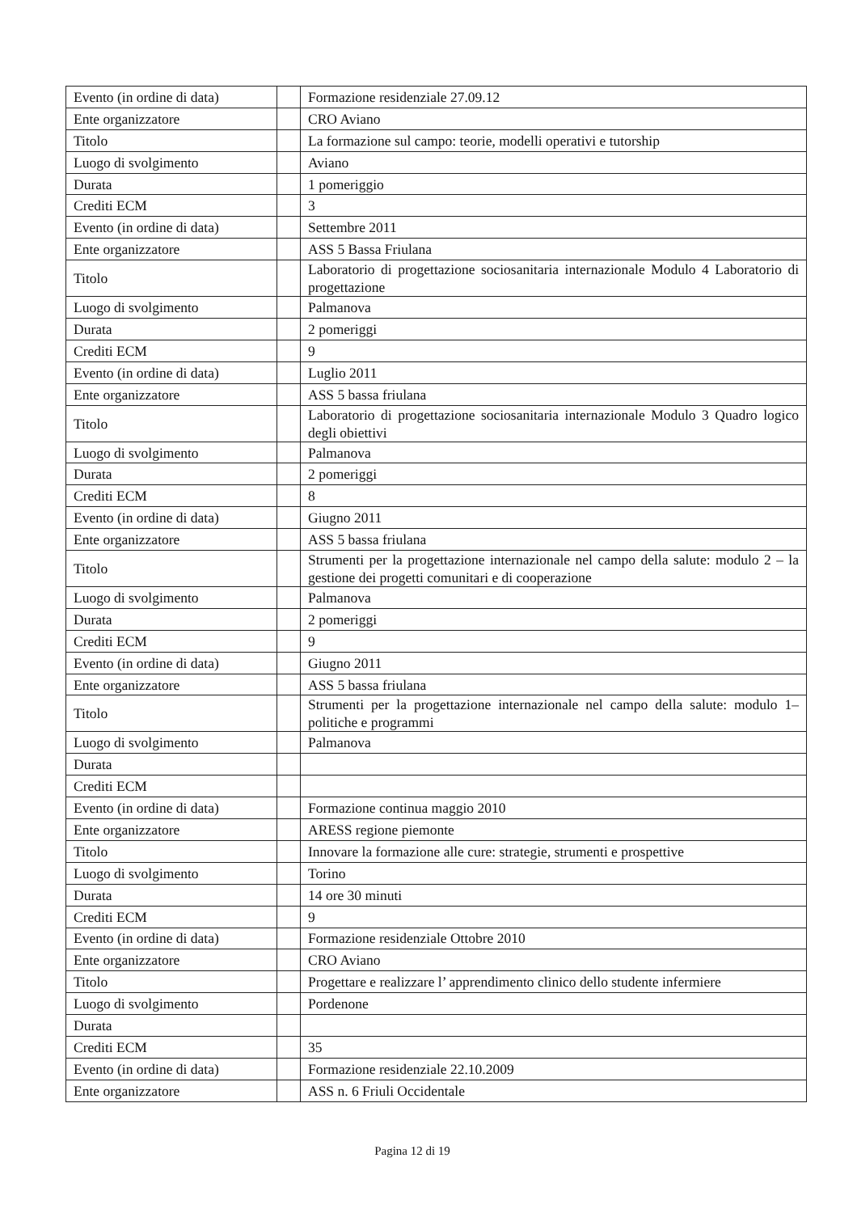| Evento (in ordine di data) | | Formazione residenziale 27.09.12 |
| Ente organizzatore | | CRO Aviano |
| Titolo | | La formazione sul campo: teorie, modelli operativi e tutorship |
| Luogo di svolgimento | | Aviano |
| Durata | | 1 pomeriggio |
| Crediti ECM | | 3 |
| Evento (in ordine di data) | | Settembre 2011 |
| Ente organizzatore | | ASS 5 Bassa Friulana |
| Titolo | | Laboratorio di progettazione sociosanitaria internazionale Modulo 4 Laboratorio di progettazione |
| Luogo di svolgimento | | Palmanova |
| Durata | | 2 pomeriggi |
| Crediti ECM | | 9 |
| Evento (in ordine di data) | | Luglio 2011 |
| Ente organizzatore | | ASS 5 bassa friulana |
| Titolo | | Laboratorio di progettazione sociosanitaria internazionale Modulo 3 Quadro logico degli obiettivi |
| Luogo di svolgimento | | Palmanova |
| Durata | | 2 pomeriggi |
| Crediti ECM | | 8 |
| Evento (in ordine di data) | | Giugno 2011 |
| Ente organizzatore | | ASS 5 bassa friulana |
| Titolo | | Strumenti per la progettazione internazionale nel campo della salute: modulo 2 – la gestione dei progetti comunitari e di cooperazione |
| Luogo di svolgimento | | Palmanova |
| Durata | | 2 pomeriggi |
| Crediti ECM | | 9 |
| Evento (in ordine di data) | | Giugno 2011 |
| Ente organizzatore | | ASS 5 bassa friulana |
| Titolo | | Strumenti per la progettazione internazionale nel campo della salute: modulo 1– politiche e programmi |
| Luogo di svolgimento | | Palmanova |
| Durata | | |
| Crediti ECM | | |
| Evento (in ordine di data) | | Formazione continua maggio 2010 |
| Ente organizzatore | | ARESS regione piemonte |
| Titolo | | Innovare la formazione alle cure: strategie, strumenti e prospettive |
| Luogo di svolgimento | | Torino |
| Durata | | 14 ore 30 minuti |
| Crediti ECM | | 9 |
| Evento (in ordine di data) | | Formazione residenziale Ottobre 2010 |
| Ente organizzatore | | CRO Aviano |
| Titolo | | Progettare e realizzare l’ apprendimento clinico dello studente infermiere |
| Luogo di svolgimento | | Pordenone |
| Durata | | |
| Crediti ECM | | 35 |
| Evento (in ordine di data) | | Formazione residenziale 22.10.2009 |
| Ente organizzatore | | ASS n. 6 Friuli Occidentale |
Pagina 12 di 19